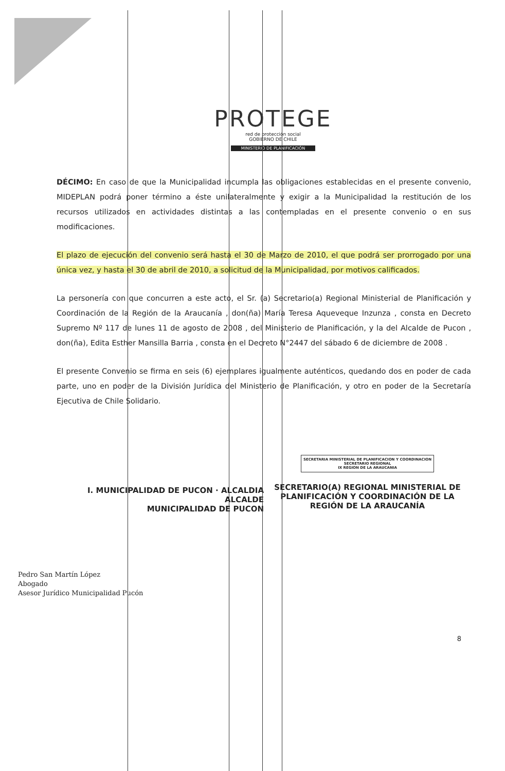PROTEGE
red de protección social
GOBIERNO DE CHILE
MINISTERIO DE PLANIFICACIÓN
DÉCIMO: En caso de que la Municipalidad incumpla las obligaciones establecidas en el presente convenio, MIDEPLAN podrá poner término a éste unilateralmente y exigir a la Municipalidad la restitución de los recursos utilizados en actividades distintas a las contempladas en el presente convenio o en sus modificaciones.
El plazo de ejecución del convenio será hasta el 30 de Marzo de 2010, el que podrá ser prorrogado por una única vez, y hasta el 30 de abril de 2010, a solicitud de la Municipalidad, por motivos calificados.
La personería con que concurren a este acto, el Sr. (a) Secretario(a) Regional Ministerial de Planificación y Coordinación de la Región de la Araucanía , don(ña) María Teresa Aqueveque Inzunza , consta en Decreto Supremo Nº 117 de lunes 11 de agosto de 2008 , del Ministerio de Planificación, y la del Alcalde de Pucon , don(ña), Edita Esther Mansilla Barria , consta en el Decreto N°2447 del sábado 6 de diciembre de 2008 .
El presente Convenio se firma en seis (6) ejemplares igualmente auténticos, quedando dos en poder de cada parte, uno en poder de la División Jurídica del Ministerio de Planificación, y otro en poder de la Secretaría Ejecutiva de Chile Solidario.
I. MUNICIPALIDAD DE PUCON · ALCALDIA
ALCALDE
MUNICIPALIDAD DE PUCON
SECRETARIA MINISTERIAL DE PLANIFICACION Y COORDINACION
SECRETARIO REGIONAL
IX REGION DE LA ARAUCANIA
SECRETARIO(A) REGIONAL MINISTERIAL DE PLANIFICACIÓN Y COORDINACIÓN DE LA REGIÓN DE LA ARAUCANÍA
8
Pedro San Martín López
Abogado
Asesor Jurídico Municipalidad Pucón